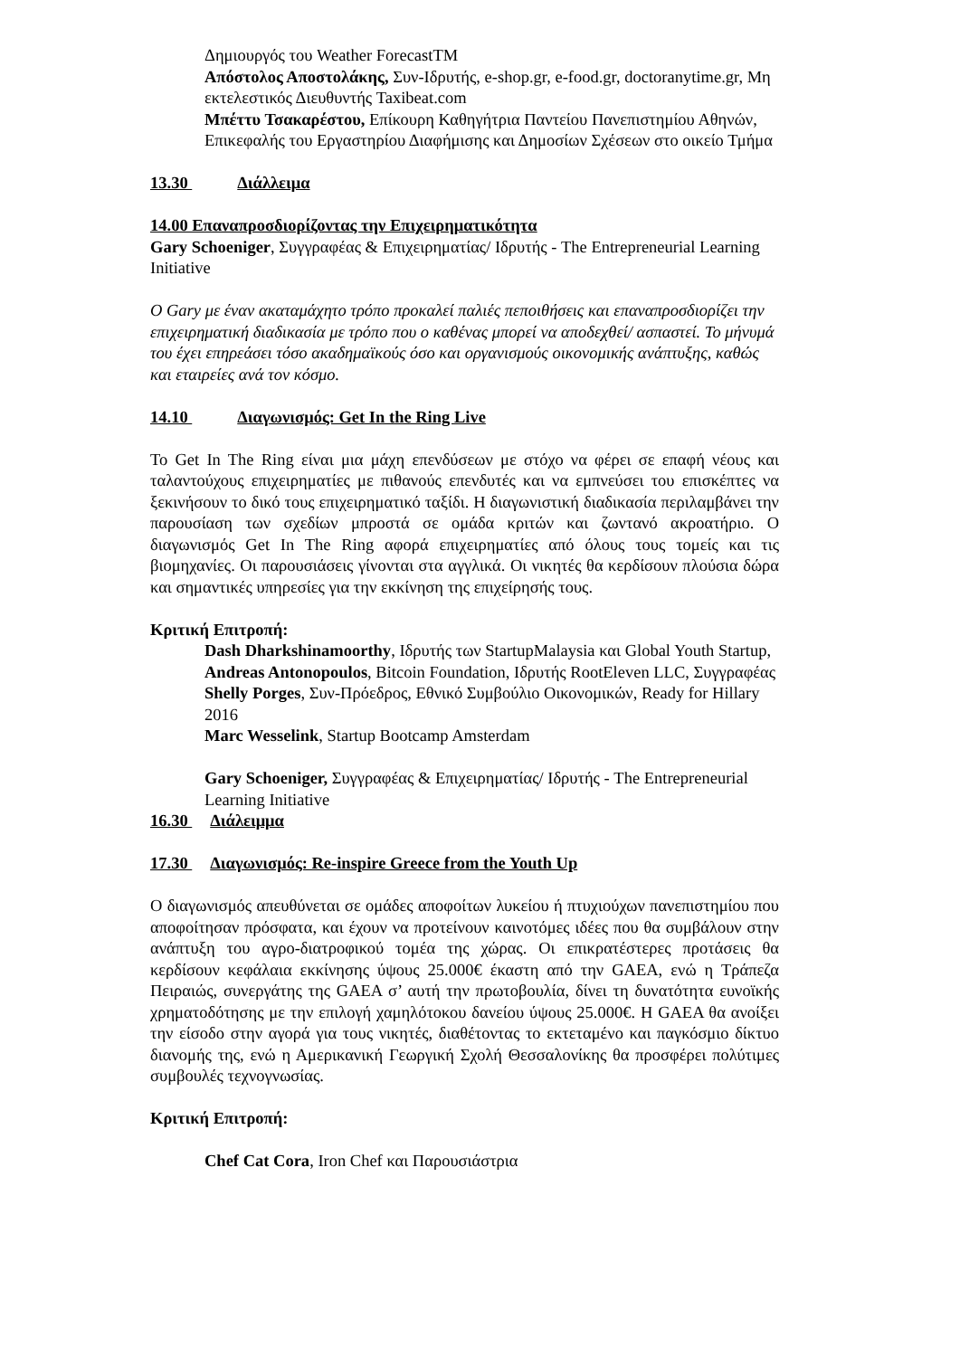Δημιουργός του Weather ForecastTM
Απόστολος Αποστολάκης, Συν-Ιδρυτής, e-shop.gr, e-food.gr, doctoranytime.gr, Μη εκτελεστικός Διευθυντής Taxibeat.com
Μπέττυ Τσακαρέστου, Επίκουρη Καθηγήτρια Παντείου Πανεπιστημίου Αθηνών, Επικεφαλής του Εργαστηρίου Διαφήμισης και Δημοσίων Σχέσεων στο οικείο Τμήμα
13.30 Διάλλειμα
14.00 Επαναπροσδιορίζοντας την Επιχειρηματικότητα
Gary Schoeniger, Συγγραφέας & Επιχειρηματίας/ Ιδρυτής - The Entrepreneurial Learning Initiative
Ο Gary με έναν ακαταμάχητο τρόπο προκαλεί παλιές πεποιθήσεις και επαναπροσδιορίζει την επιχειρηματική διαδικασία με τρόπο που ο καθένας μπορεί να αποδεχθεί/ ασπαστεί. Το μήνυμά του έχει επηρεάσει τόσο ακαδημαϊκούς όσο και οργανισμούς οικονομικής ανάπτυξης, καθώς και εταιρείες ανά τον κόσμο.
14.10 Διαγωνισμός: Get In the Ring Live
Το Get In The Ring είναι μια μάχη επενδύσεων με στόχο να φέρει σε επαφή νέους και ταλαντούχους επιχειρηματίες με πιθανούς επενδυτές και να εμπνεύσει του επισκέπτες να ξεκινήσουν το δικό τους επιχειρηματικό ταξίδι. Η διαγωνιστική διαδικασία περιλαμβάνει την παρουσίαση των σχεδίων μπροστά σε ομάδα κριτών και ζωντανό ακροατήριο. Ο διαγωνισμός Get In The Ring αφορά επιχειρηματίες από όλους τους τομείς και τις βιομηχανίες. Οι παρουσιάσεις γίνονται στα αγγλικά. Οι νικητές θα κερδίσουν πλούσια δώρα και σημαντικές υπηρεσίες για την εκκίνηση της επιχείρησής τους.
Κριτική Επιτροπή:
Dash Dharkshinamoorthy, Ιδρυτής των StartupMalaysia και Global Youth Startup,
Andreas Antonopoulos, Bitcoin Foundation, Ιδρυτής RootEleven LLC, Συγγραφέας
Shelly Porges, Συν-Πρόεδρος, Εθνικό Συμβούλιο Οικονομικών, Ready for Hillary 2016
Marc Wesselink, Startup Bootcamp Amsterdam
Gary Schoeniger, Συγγραφέας & Επιχειρηματίας/ Ιδρυτής - The Entrepreneurial Learning Initiative
16.30 Διάλειμμα
17.30 Διαγωνισμός: Re-inspire Greece from the Youth Up
Ο διαγωνισμός απευθύνεται σε ομάδες αποφοίτων λυκείου ή πτυχιούχων πανεπιστημίου που αποφοίτησαν πρόσφατα, και έχουν να προτείνουν καινοτόμες ιδέες που θα συμβάλουν στην ανάπτυξη του αγρο-διατροφικού τομέα της χώρας. Οι επικρατέστερες προτάσεις θα κερδίσουν κεφάλαια εκκίνησης ύψους 25.000€ έκαστη από την GAEA, ενώ η Τράπεζα Πειραιώς, συνεργάτης της GAEA σ’ αυτή την πρωτοβουλία, δίνει τη δυνατότητα ευνοϊκής χρηματοδότησης με την επιλογή χαμηλότοκου δανείου ύψους 25.000€. Η GAEA θα ανοίξει την είσοδο στην αγορά για τους νικητές, διαθέτοντας το εκτεταμένο και παγκόσμιο δίκτυο διανομής της, ενώ η Αμερικανική Γεωργική Σχολή Θεσσαλονίκης θα προσφέρει πολύτιμες συμβουλές τεχνογνωσίας.
Κριτική Επιτροπή:
Chef Cat Cora, Iron Chef και Παρουσιάστρια